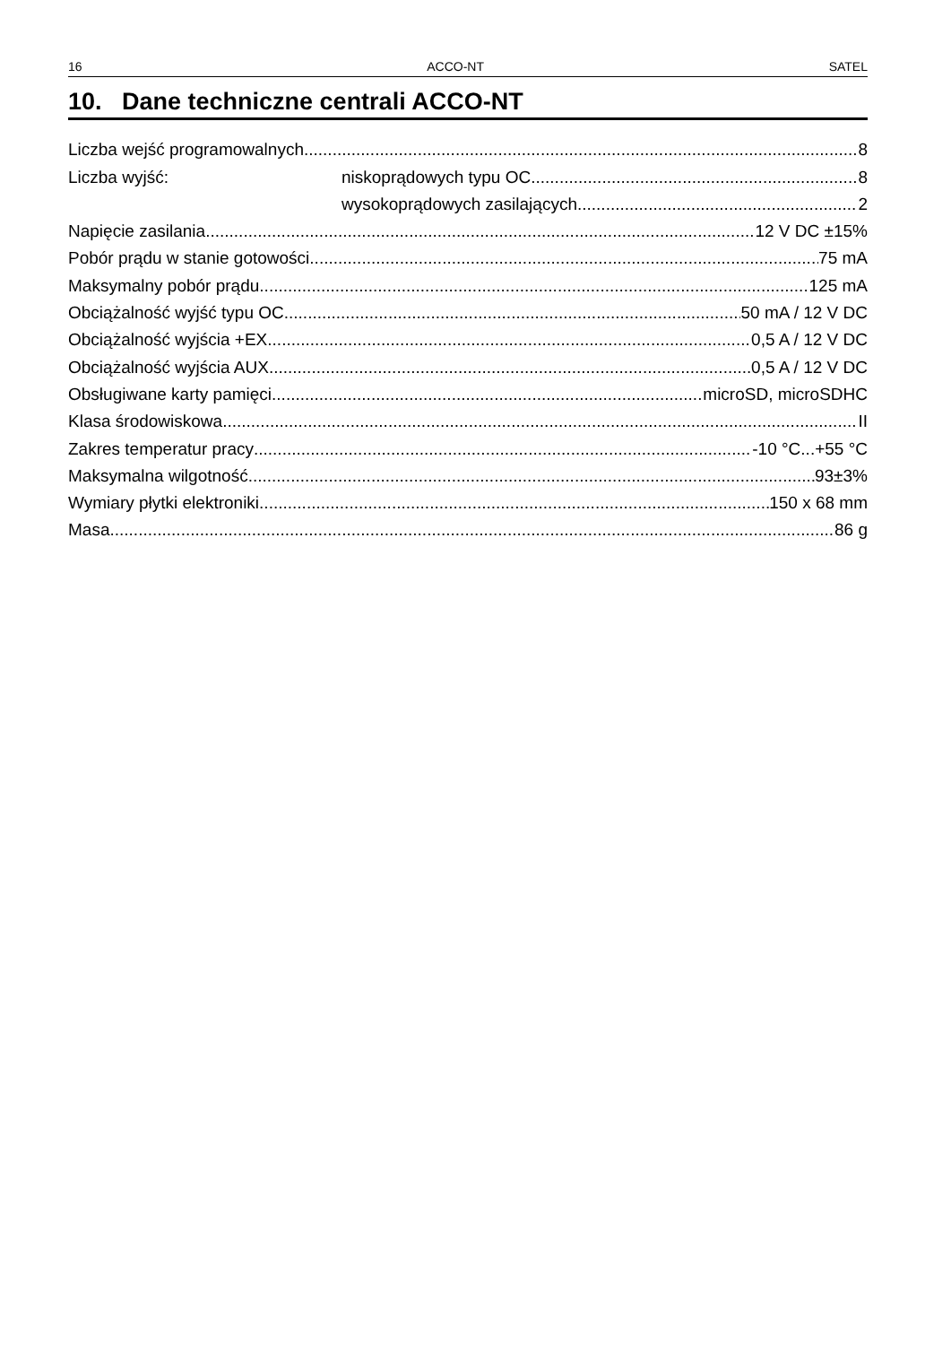16 ACCO-NT SATEL
10. Dane techniczne centrali ACCO-NT
Liczba wejść programowalnych 8
Liczba wyjść: niskoprądowych typu OC 8
wysokoprądowych zasilających 2
Napięcie zasilania 12 V DC ±15%
Pobór prądu w stanie gotowości 75 mA
Maksymalny pobór prądu 125 mA
Obciążalność wyjść typu OC 50 mA / 12 V DC
Obciążalność wyjścia +EX 0,5 A / 12 V DC
Obciążalność wyjścia AUX 0,5 A / 12 V DC
Obsługiwane karty pamięci microSD, microSDHC
Klasa środowiskowa II
Zakres temperatur pracy -10 °C...+55 °C
Maksymalna wilgotność 93±3%
Wymiary płytki elektroniki 150 x 68 mm
Masa 86 g